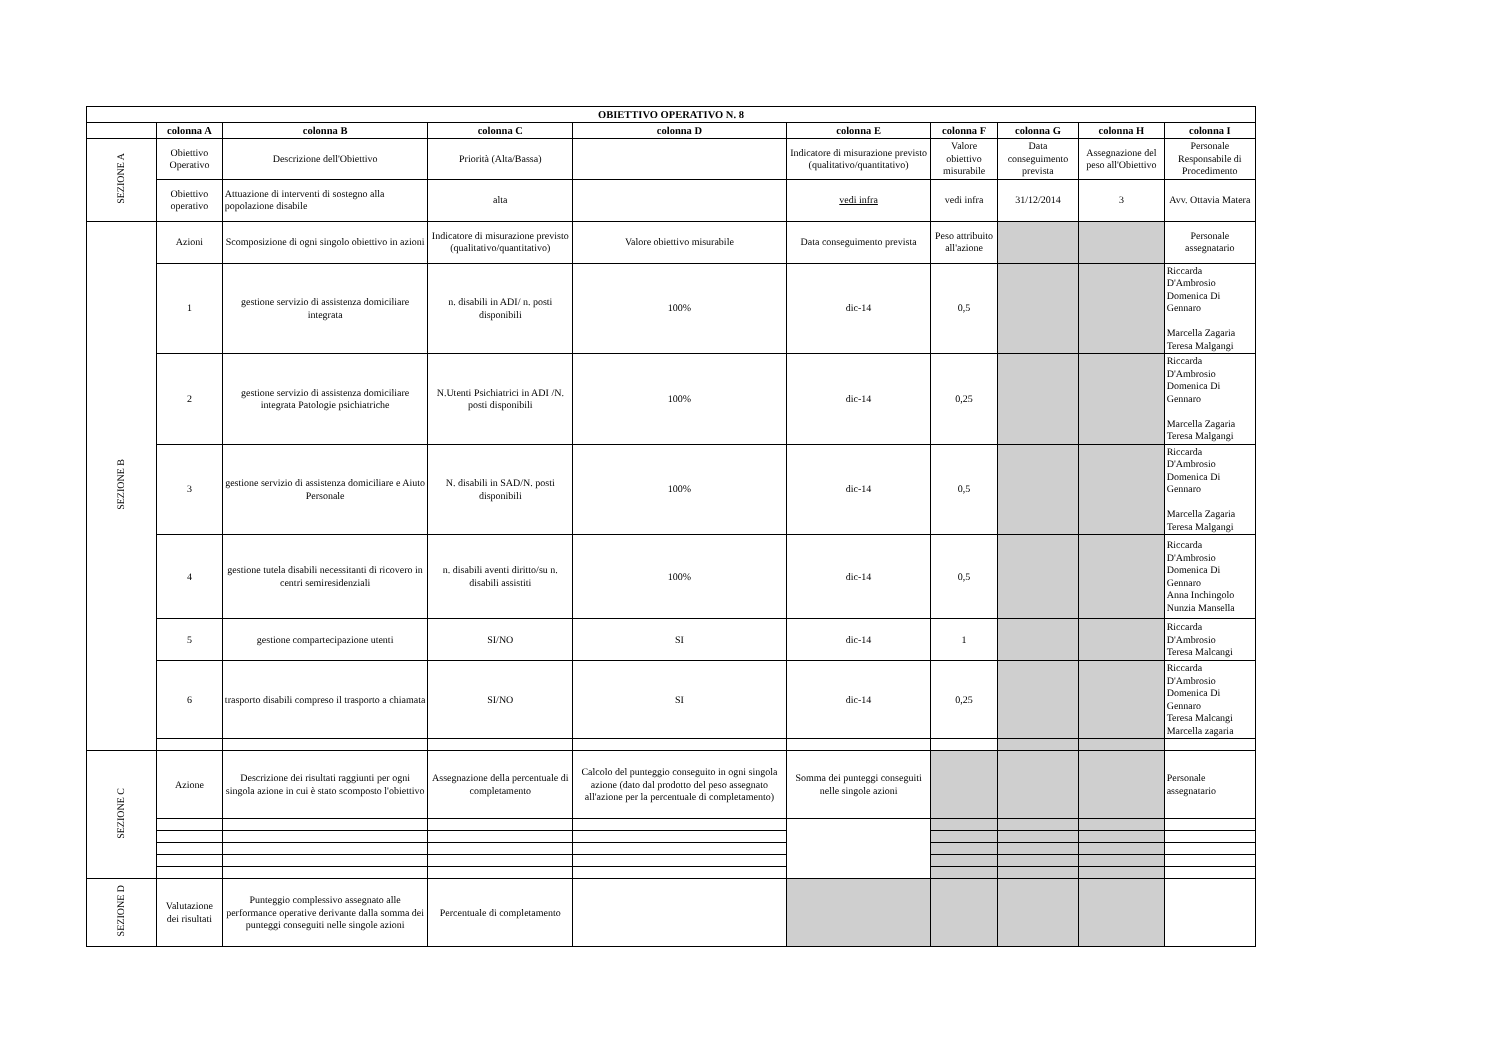| OBIETTIVO OPERATIVO N. 8 | | | | | | | | | |
| --- | --- | --- | --- | --- | --- | --- | --- | --- | --- |
| | colonna A | colonna B | colonna C | colonna D | colonna E | colonna F | colonna G | colonna H | colonna I |
| SEZIONE A | Obiettivo Operativo | Descrizione dell'Obiettivo | Priorità (Alta/Bassa) | | Indicatore di misurazione previsto (qualitativo/quantitativo) | Valore obiettivo misurabile | Data conseguimento prevista | Assegnazione del peso all'Obiettivo | Personale Responsabile di Procedimento |
| | Obiettivo operativo | Attuazione di interventi di sostegno alla popolazione disabile | alta | | vedi infra | vedi infra | 31/12/2014 | 3 | Avv. Ottavia Matera |
| SEZIONE B | Azioni | Scomposizione di ogni singolo obiettivo in azioni | Indicatore di misurazione previsto (qualitativo/quantitativo) | Valore obiettivo misurabile | Data conseguimento prevista | Peso attribuito all'azione | | | Personale assegnatario |
| | 1 | gestione servizio di assistenza domiciliare integrata | n. disabili in ADI/ n. posti disponibili | 100% | dic-14 | 0,5 | | | Riccarda D'Ambrosio Domenica Di Gennaro Marcella Zagaria Teresa Malgangi |
| | 2 | gestione servizio di assistenza domiciliare integrata Patologie psichiatriche | N.Utenti Psichiatrici in ADI /N. posti disponibili | 100% | dic-14 | 0,25 | | | Riccarda D'Ambrosio Domenica Di Gennaro Marcella Zagaria Teresa Malgangi |
| | 3 | gestione servizio di assistenza domiciliare e Aiuto Personale | N. disabili in SAD/N. posti disponibili | 100% | dic-14 | 0,5 | | | Riccarda D'Ambrosio Domenica Di Gennaro Marcella Zagaria Teresa Malgangi |
| | 4 | gestione tutela disabili necessitanti di ricovero in centri semiresidenziali | n. disabili aventi diritto/su n. disabili assistiti | 100% | dic-14 | 0,5 | | | Riccarda D'Ambrosio Domenica Di Gennaro Anna Inchingolo Nunzia Mansella |
| | 5 | gestione compartecipazione utenti | SI/NO | SI | dic-14 | 1 | | | Riccarda D'Ambrosio Teresa Malcangi |
| | 6 | trasporto disabili compreso il trasporto a chiamata | SI/NO | SI | dic-14 | 0,25 | | | Riccarda D'Ambrosio Domenica Di Gennaro Teresa Malcangi Marcella zagaria |
| SEZIONE C | Azione | Descrizione dei risultati raggiunti per ogni singola azione in cui è stato scomposto l'obiettivo | Assegnazione della percentuale di completamento | Calcolo del punteggio conseguito in ogni singola azione (dato dal prodotto del peso assegnato all'azione per la percentuale di completamento) | Somma dei punteggi conseguiti nelle singole azioni | | | | Personale assegnatario |
| SEZIONE D | Valutazione dei risultati | Punteggio complessivo assegnato alle performance operative derivante dalla somma dei punteggi conseguiti nelle singole azioni | Percentuale di completamento | | | | | | |